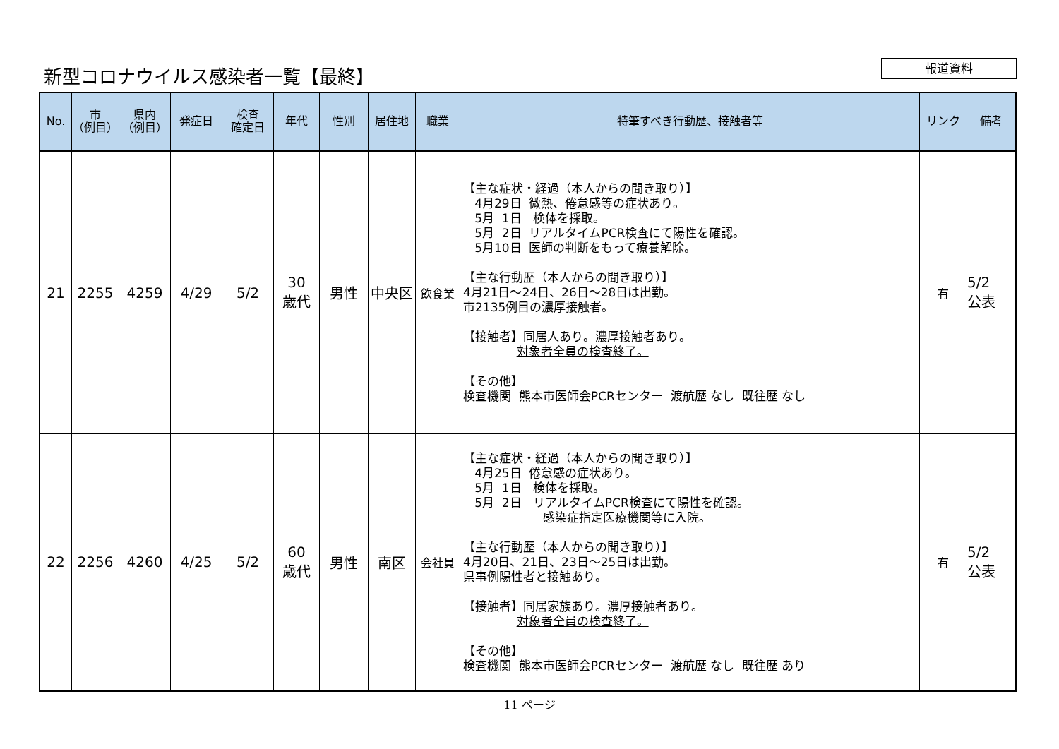新型コロナウイルス感染者一覧【最終】 報道資料
| No. | 市 （例目） | 県内 （例目） | 発症日 | 検査 確定日 | 年代 | 性別 | 居住地 | 職業 | 特筆すべき行動歴、接触者等 | リンク | 備考 |
| --- | --- | --- | --- | --- | --- | --- | --- | --- | --- | --- | --- |
| 21 | 2255 | 4259 | 4/29 | 5/2 | 30 歳代 | 男性 | 中央区 | 飲食業 | 【主な症状・経過（本人からの聞き取り）】 4月29日 微熱、倦怠感等の症状あり。 5月 1日 検体を採取。 5月 2日 リアルタイムPCR検査にて陽性を確認。 5月10日 医師の判断をもって療養解除。 【主な行動歴（本人からの聞き取り）】 4月21日～24日、26日～28日は出勤。 市2135例目の濃厚接触者。 【接触者】同居人あり。濃厚接触者あり。 対象者全員の検査終了。 【その他】 検査機関 熊本市医師会PCRセンター 渡航歴 なし 既往歴 なし | 有 | 5/2 公表 |
| 22 | 2256 | 4260 | 4/25 | 5/2 | 60 歳代 | 男性 | 南区 | 会社員 | 【主な症状・経過（本人からの聞き取り）】 4月25日 倦怠感の症状あり。 5月 1日 検体を採取。 5月 2日 リアルタイムPCR検査にて陽性を確認。 感染症指定医療機関等に入院。 【主な行動歴（本人からの聞き取り）】 4月20日、21日、23日～25日は出勤。 県事例陽性者と接触あり。 【接触者】同居家族あり。濃厚接触者あり。 対象者全員の検査終了。 【その他】 検査機関 熊本市医師会PCRセンター 渡航歴 なし 既往歴 あり | 有 | 5/2 公表 |
11 ページ